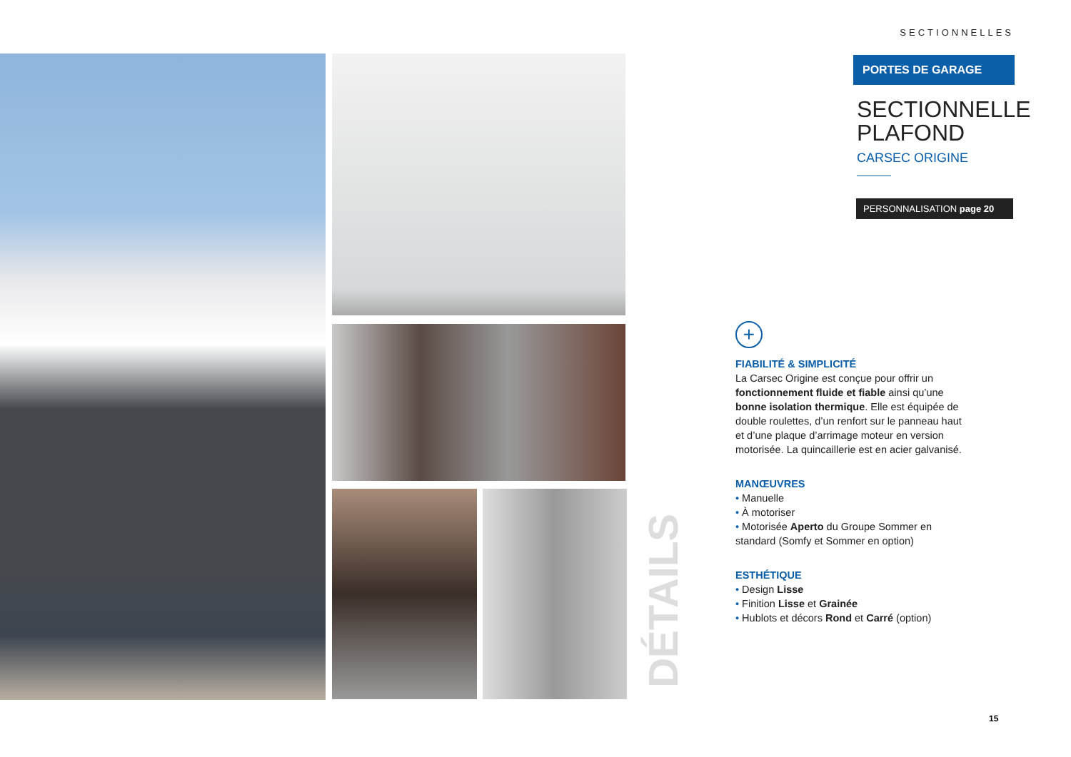SECTIONNELLES
PORTES DE GARAGE
SECTIONNELLE
PLAFOND
CARSEC ORIGINE
PERSONNALISATION page 20
+
FIABILITÉ & SIMPLICITÉ
La Carsec Origine est conçue pour offrir un fonctionnement fluide et fiable ainsi qu’une bonne isolation thermique. Elle est équipée de double roulettes, d’un renfort sur le panneau haut et d’une plaque d’arrimage moteur en version motorisée. La quincaillerie est en acier galvanisé.
MANŒUVRES
• Manuelle
• À motoriser
• Motorisée Aperto du Groupe Sommer en standard (Somfy et Sommer en option)
ESTHÉTIQUE
• Design Lisse
• Finition Lisse et Grainée
• Hublots et décors Rond et Carré (option)
DÉTAILS
15